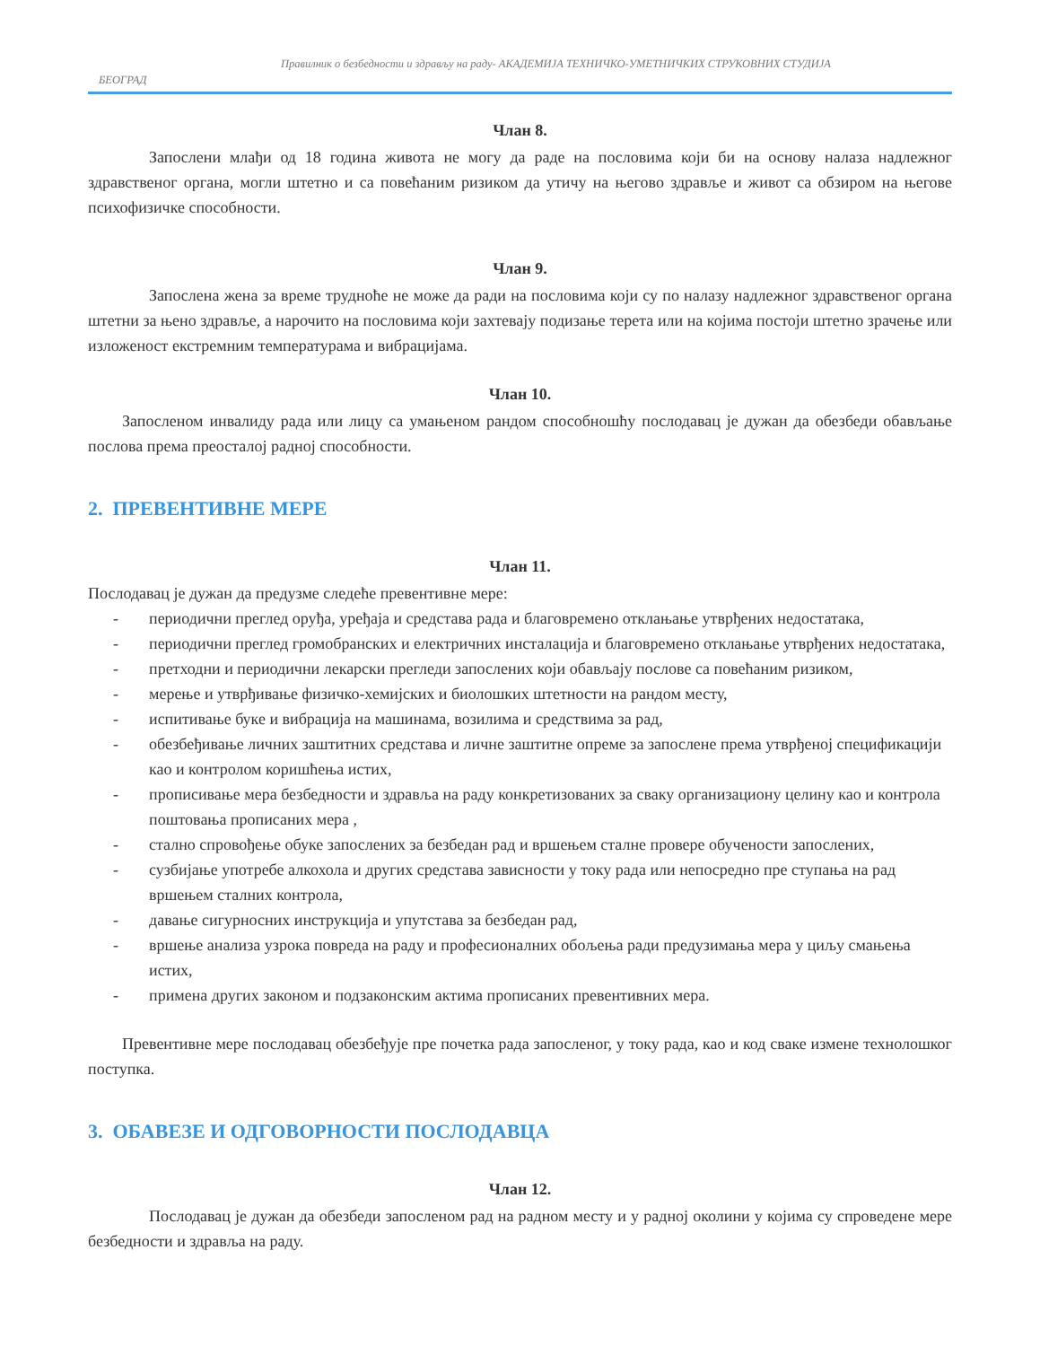Правилник о безбедности и здрављу на раду- АКАДЕМИЈА ТЕХНИЧКО-УМЕТНИЧКИХ СТРУКОВНИХ СТУДИЈА
БЕОГРАД
Члан 8.
Запослени млађи од 18 година живота не могу да раде на пословима који би на основу налаза надлежног здравственог органа, могли штетно и са повећаним ризиком да утичу на његово здравље и живот са обзиром на његове психофизичке способности.
Члан 9.
Запослена жена за време трудноће не може да ради на пословима који су по налазу надлежног здравственог органа штетни за њено здравље, а нарочито на пословима који захтевају подизање терета или на којима постоји штетно зрачење или изложеност екстремним температурама и вибрацијама.
Члан 10.
Запосленом инвалиду рада или лицу са умањеном рандом способношћу послодавац је дужан да обезбеди обављање послова према преосталој радној способности.
2. ПРЕВЕНТИВНЕ МЕРЕ
Члан 11.
Послодавац је дужан да предузме следеће превентивне мере:
- периодични преглед оруђа, уређаја и средстава рада и благовремено отклањање утврђених недостатака,
- периодични преглед громобранских и електричних инсталација и благовремено отклањање утврђених недостатака,
- претходни и периодични лекарски прегледи запослених који обављају послове са повећаним ризиком,
- мерење и утврђивање физичко-хемијских и биолошких штетности на рандом месту,
- испитивање буке и вибрација на машинама, возилима и средствима за рад,
- обезбеђивање личних заштитних средстава и личне заштитне опреме за запослене према утврђеној спецификацији као и контролом коришћења истих,
- прописивање мера безбедности и здравља на раду конкретизованих за сваку организациону целину као и контрола поштовања прописаних мера ,
- стално спровођење обуке запослених за безбедан рад и вршењем сталне провере обучености запослених,
- сузбијање употребе алкохола и других средстава зависности у току рада или непосредно пре ступања на рад вршењем сталних контрола,
- давање сигурносних инструкција и упутстава за безбедан рад,
- вршење анализа узрока повреда на раду и професионалних обољења ради предузимања мера у циљу смањења истих,
- примена других законом и подзаконским актима прописаних превентивних мера.
Превентивне мере послодавац обезбеђује пре почетка рада запосленог, у току рада, као и код сваке измене технолошког поступка.
3. ОБАВЕЗЕ И ОДГОВОРНОСТИ ПОСЛОДАВЦА
Члан 12.
Послодавац је дужан да обезбеди запосленом рад на радном месту и у радној околини у којима су спроведене мере безбедности и здравља на раду.